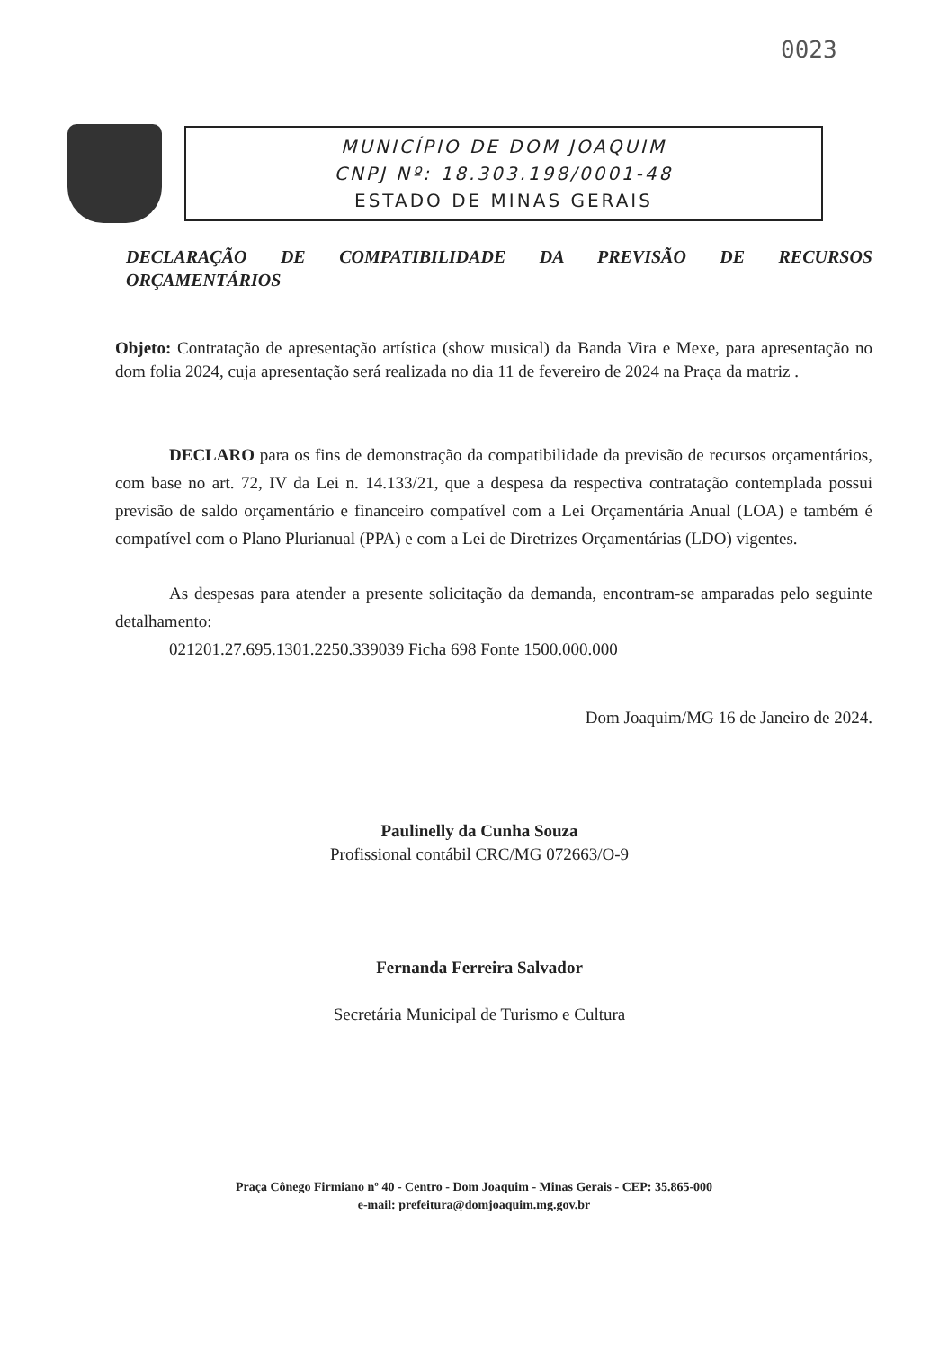0023
MUNICÍPIO DE DOM JOAQUIM
CNPJ Nº: 18.303.198/0001-48
ESTADO DE MINAS GERAIS
DECLARAÇÃO DE COMPATIBILIDADE DA PREVISÃO DE RECURSOS
ORÇAMENTÁRIOS
Objeto: Contratação de apresentação artística (show musical) da Banda Vira e Mexe, para apresentação no dom folia 2024, cuja apresentação será realizada no dia 11 de fevereiro de 2024 na Praça da matriz .
DECLARO para os fins de demonstração da compatibilidade da previsão de recursos orçamentários, com base no art. 72, IV da Lei n. 14.133/21, que a despesa da respectiva contratação contemplada possui previsão de saldo orçamentário e financeiro compatível com a Lei Orçamentária Anual (LOA) e também é compatível com o Plano Plurianual (PPA) e com a Lei de Diretrizes Orçamentárias (LDO) vigentes.
As despesas para atender a presente solicitação da demanda, encontram-se amparadas pelo seguinte detalhamento:
021201.27.695.1301.2250.339039 Ficha 698 Fonte 1500.000.000
Dom Joaquim/MG 16 de Janeiro de 2024.
Paulinelly da Cunha Souza
Profissional contábil CRC/MG 072663/O-9
Fernanda Ferreira Salvador
Secretária Municipal de Turismo e Cultura
Praça Cônego Firmiano nº 40 - Centro - Dom Joaquim - Minas Gerais - CEP: 35.865-000
e-mail: prefeitura@domjoaquim.mg.gov.br